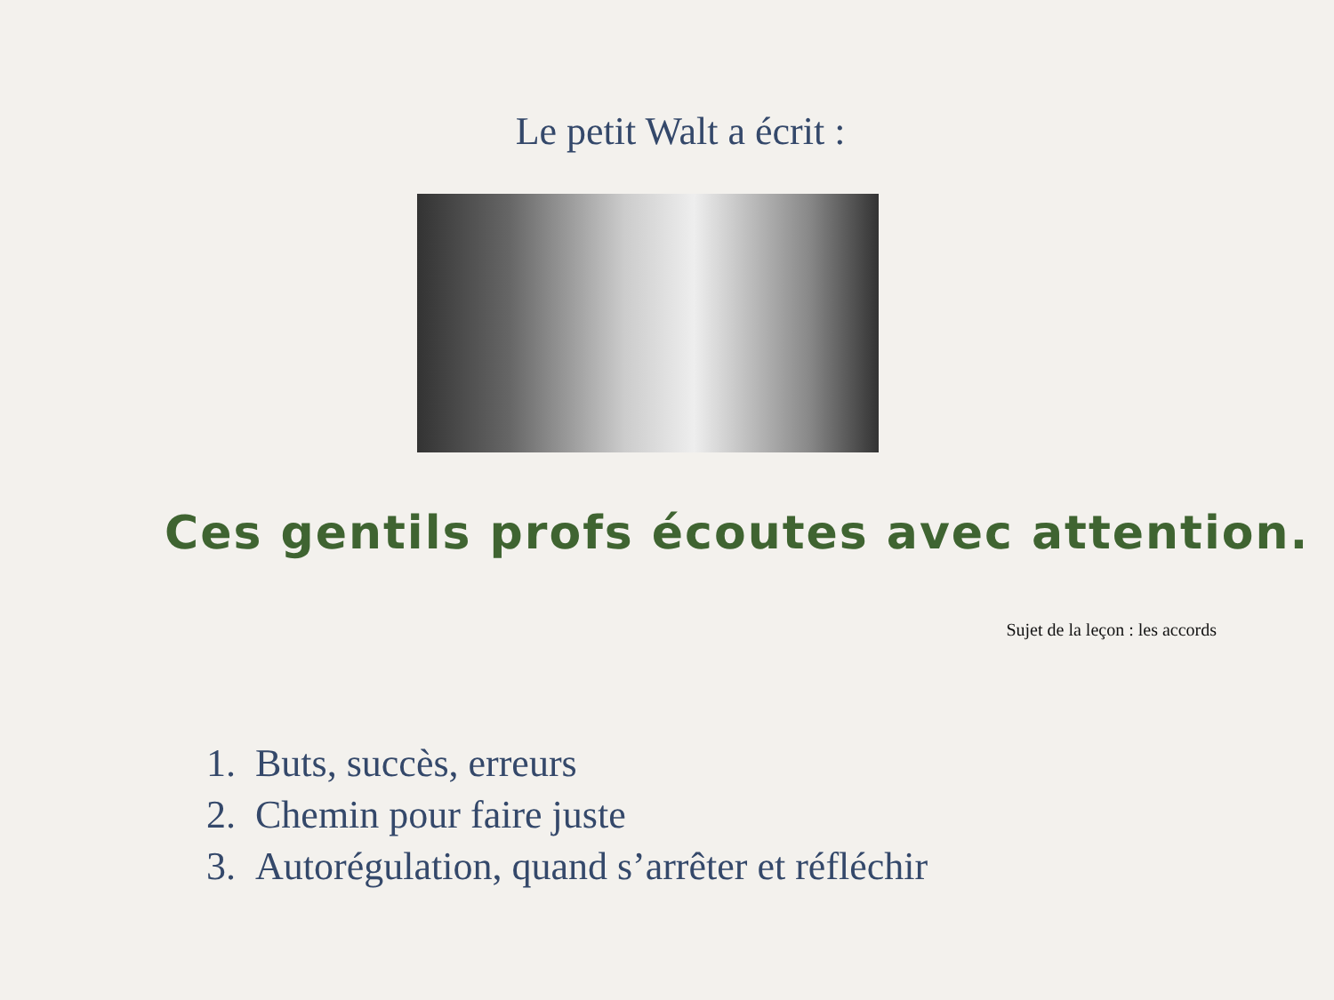Le petit Walt a écrit :
Ces gentils profs écoutes avec attention.
Sujet de la leçon : les accords
1. Buts, succès, erreurs
2. Chemin pour faire juste
3. Autorégulation, quand s’arrêter et réfléchir